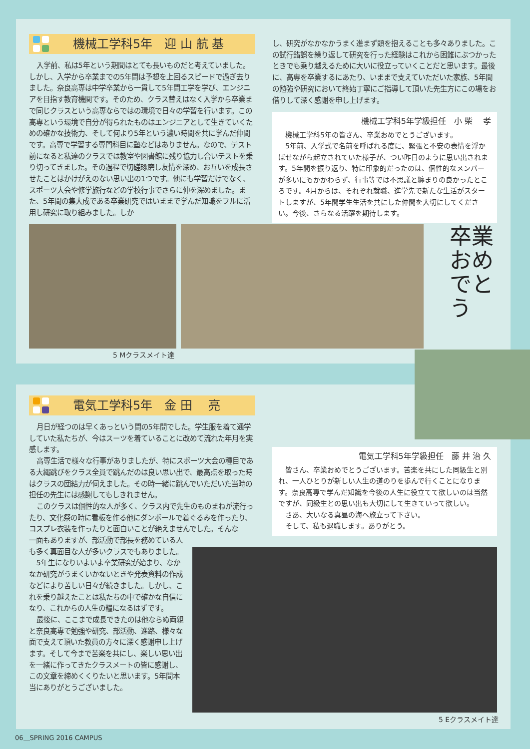機械工学科5年　迎 山 航 基
入学前、私は5年という期間はとても長いものだと考えていました。しかし、入学から卒業までの5年間は予想を上回るスピードで過ぎ去りました。奈良高専は中学卒業から一貫して5年間工学を学び、エンジニアを目指す教育機関です。そのため、クラス替えはなく入学から卒業まで同じクラスという高専ならではの環境で日々の学習を行います。この高専という環境で自分が得られたものはエンジニアとして生きていくための確かな技術力、そして何より5年という濃い時間を共に学んだ仲間です。高専で学習する専門科目に塾などはありません。なので、テスト前になると私達のクラスでは教室や図書館に残り協力し合いテストを乗り切ってきました。その過程で切磋琢磨し友情を深め、お互いを成長させたことはかけがえのない思い出の1つです。他にも学習だけでなく、スポーツ大会や修学旅行などの学校行事でさらに仲を深めました。また、5年間の集大成である卒業研究ではいままで学んだ知識をフルに活用し研究に取り組みました。しか
し、研究がなかなかうまく進まず頭を抱えることも多々ありました。この試行錯誤を繰り返して研究を行った経験はこれから困難にぶつかったときでも乗り越えるために大いに役立っていくことだと思います。最後に、高専を卒業するにあたり、いままで支えていただいた家族、5年間の勉強や研究において終始丁寧にご指導して頂いた先生方にこの場をお借りして深く感謝を申し上げます。
機械工学科5年学級担任　小 柴　 孝
機械工学科5年の皆さん、卒業おめでとうございます。
5年前、入学式で名前を呼ばれる度に、緊張と不安の表情を浮かばせながら起立されていた様子が、つい昨日のように思い出されます。5年間を振り返り、特に印象的だったのは、個性的なメンバーが多いにもかかわらず、行事等では不思議と纏まりの良かったところです。4月からは、それぞれ就職、進学先で新たな生活がスタートしますが、5年間学生生活を共にした仲間を大切にしてください。今後、さらなる活躍を期待します。
5 Mクラスメイト達
卒業
おめでとう
電気工学科5年　金 田　 亮
月日が経つのは早くあっという間の5年間でした。学生服を着て通学していた私たちが、今はスーツを着ていることに改めて流れた年月を実感します。
高専生活で様々な行事がありましたが、特にスポーツ大会の種目である大縄跳びをクラス全員で跳んだのは良い思い出で、最高点を取った時はクラスの団結力が伺えました。その時一緒に跳んでいただいた当時の担任の先生には感謝してもしきれません。
このクラスは個性的な人が多く、クラス内で先生のものまねが流行ったり、文化祭の時に看板を作る他にダンボールで着ぐるみを作ったり、コスプレ衣装を作ったりと面白いことが絶えませんでした。そんな
一面もありますが、部活動で部長を務めている人も多く真面目な人が多いクラスでもありました。
5年生になりいよいよ卒業研究が始まり、なかなか研究がうまくいかないときや発表資料の作成などにより苦しい日々が続きました。しかし、これを乗り越えたことは私たちの中で確かな自信になり、これからの人生の糧になるはずです。
最後に、ここまで成長できたのは他ならぬ両親と奈良高専で勉強や研究、部活動、進路、様々な面で支えて頂いた教員の方々に深く感謝申し上げます。そして今まで苦楽を共にし、楽しい思い出を一緒に作ってきたクラスメートの皆に感謝し、この文章を締めくくりたいと思います。5年間本当にありがとうございました。
電気工学科5年学級担任　藤 井 治 久
皆さん、卒業おめでとうございます。苦楽を共にした同級生と別れ、一人ひとりが新しい人生の道のりを歩んで行くことになります。奈良高専で学んだ知識を今後の人生に役立てて欲しいのは当然ですが、同級生との思い出も大切にして生きていって欲しい。
さあ、大いなる真昼の海へ旅立って下さい。
そして、私も退職します。ありがとう。
5 Eクラスメイト達
06＿SPRING 2016 CAMPUS